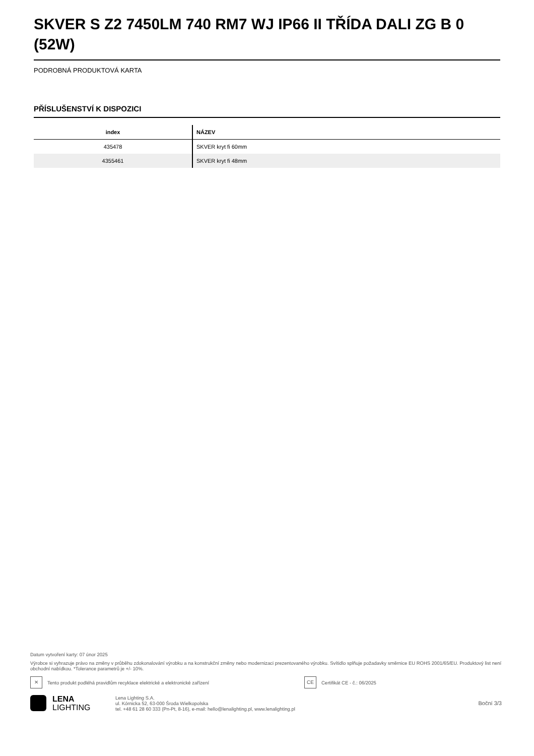SKVER S Z2 7450LM 740 RM7 WJ IP66 II TŘÍDA DALI ZG B 0 (52W)
PODROBNÁ PRODUKTOVÁ KARTA
PŘÍSLUŠENSTVÍ K DISPOZICI
| index | NÁZEV |
| --- | --- |
| 435478 | SKVER kryt fi 60mm |
| 4355461 | SKVER kryt fi 48mm |
Datum vytvoření karty: 07 únor 2025
Výrobce si vyhrazuje právo na změny v průběhu zdokonalování výrobku a na konstrukční změny nebo modernizaci prezentovaného výrobku. Svítidlo splňuje požadavky směrnice EU ROHS 2001/65/EU. Produktový list není obchodní nabídkou. *Tolerance parametrů je +/- 10%.
✕
Tento produkt podléhá pravidlům recyklace elektrické a elektronické zařízení
CE
Certifikát CE - č.: 06/2025
LENA
LIGHTING
Lena Lighting S.A.
ul. Kórnicka 52, 63-000 Środa Wielkopolska
tel. +48 61 28 60 333 (Pn-Pt, 8-16), e-mail: hello@lenalighting.pl, www.lenalighting.pl
Boční 3/3